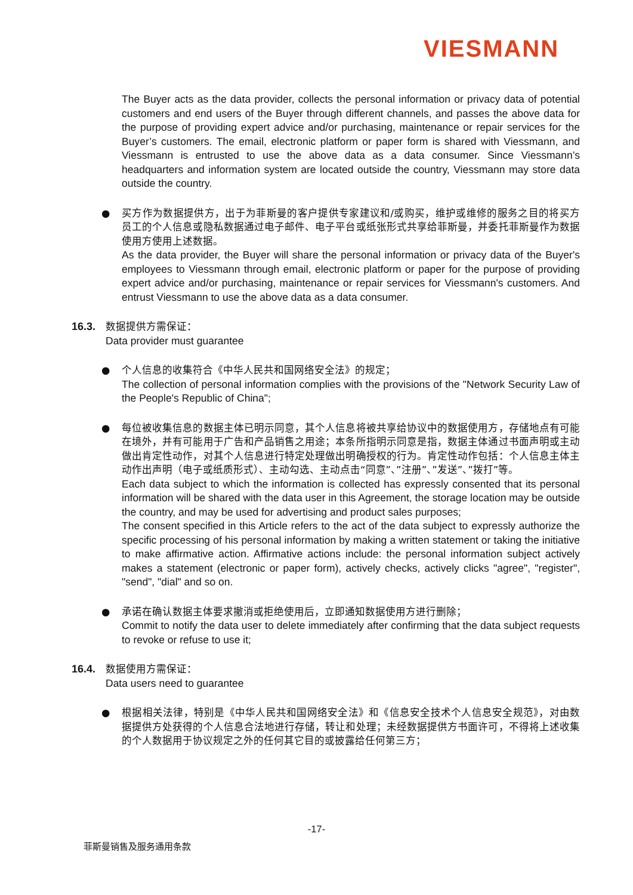VIESMANN
The Buyer acts as the data provider, collects the personal information or privacy data of potential customers and end users of the Buyer through different channels, and passes the above data for the purpose of providing expert advice and/or purchasing, maintenance or repair services for the Buyer’s customers. The email, electronic platform or paper form is shared with Viessmann, and Viessmann is entrusted to use the above data as a data consumer. Since Viessmann’s headquarters and information system are located outside the country, Viessmann may store data outside the country.
● 买方作为数据提供方，出于为菲斯曼的客户提供专家建议和/或购买，维护或维修的服务之目的将买方员工的个人信息或隐私数据通过电子邮件、电子平台或纸张形式共享给菲斯曼，并委托菲斯曼作为数据使用方使用上述数据。
As the data provider, the Buyer will share the personal information or privacy data of the Buyer's employees to Viessmann through email, electronic platform or paper for the purpose of providing expert advice and/or purchasing, maintenance or repair services for Viessmann's customers. And entrust Viessmann to use the above data as a data consumer.
16.3. 数据提供方需保证：
Data provider must guarantee
● 个人信息的收集符合《中华人民共和国网络安全法》的规定；
The collection of personal information complies with the provisions of the "Network Security Law of the People's Republic of China";
● 每位被收集信息的数据主体已明示同意，其个人信息将被共享给协议中的数据使用方，存储地点有可能在境外，并有可能用于广告和产品销售之用途；本条所指明示同意是指，数据主体通过书面声明或主动做出肯定性动作，对其个人信息进行特定处理做出明确授权的行为。肯定性动作包括：个人信息主体主动作出声明（电子或纸质形式）、主动勾选、主动点击“同意”、”注册”、”发送”、”拨打”等。
Each data subject to which the information is collected has expressly consented that its personal information will be shared with the data user in this Agreement, the storage location may be outside the country, and may be used for advertising and product sales purposes;
The consent specified in this Article refers to the act of the data subject to expressly authorize the specific processing of his personal information by making a written statement or taking the initiative to make affirmative action. Affirmative actions include: the personal information subject actively makes a statement (electronic or paper form), actively checks, actively clicks "agree", "register", "send", "dial" and so on.
● 承诺在确认数据主体要求撤消或拒绝使用后，立即通知数据使用方进行删除；
Commit to notify the data user to delete immediately after confirming that the data subject requests to revoke or refuse to use it;
16.4. 数据使用方需保证：
Data users need to guarantee
● 根据相关法律，特别是《中华人民共和国网络安全法》和《信息安全技术个人信息安全规范》，对由数据提供方处获得的个人信息合法地进行存储，转让和处理；未经数据提供方书面许可，不得将上述收集的个人数据用于协议规定之外的任何其它目的或披露给任何第三方；
-17-
菲斯曼销售及服务通用条款